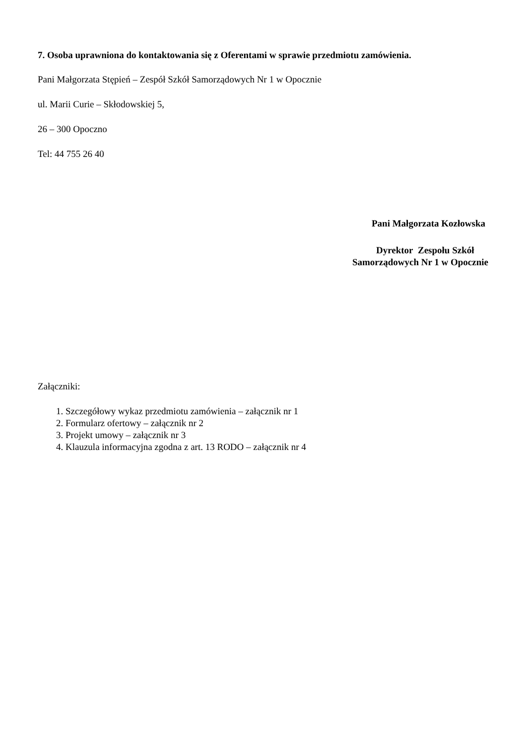7. Osoba uprawniona do kontaktowania się z Oferentami w sprawie przedmiotu zamówienia.
Pani Małgorzata Stępień – Zespół Szkół Samorządowych Nr 1 w Opocznie
ul. Marii Curie – Skłodowskiej 5,
26 – 300 Opoczno
Tel: 44 755 26 40
Pani Małgorzata Kozłowska
Dyrektor Zespołu Szkół
Samorządowych Nr 1 w Opocznie
Załączniki:
1. Szczegółowy wykaz przedmiotu zamówienia – załącznik nr 1
2. Formularz ofertowy – załącznik nr 2
3. Projekt umowy – załącznik nr 3
4. Klauzula informacyjna zgodna z art. 13 RODO – załącznik nr 4